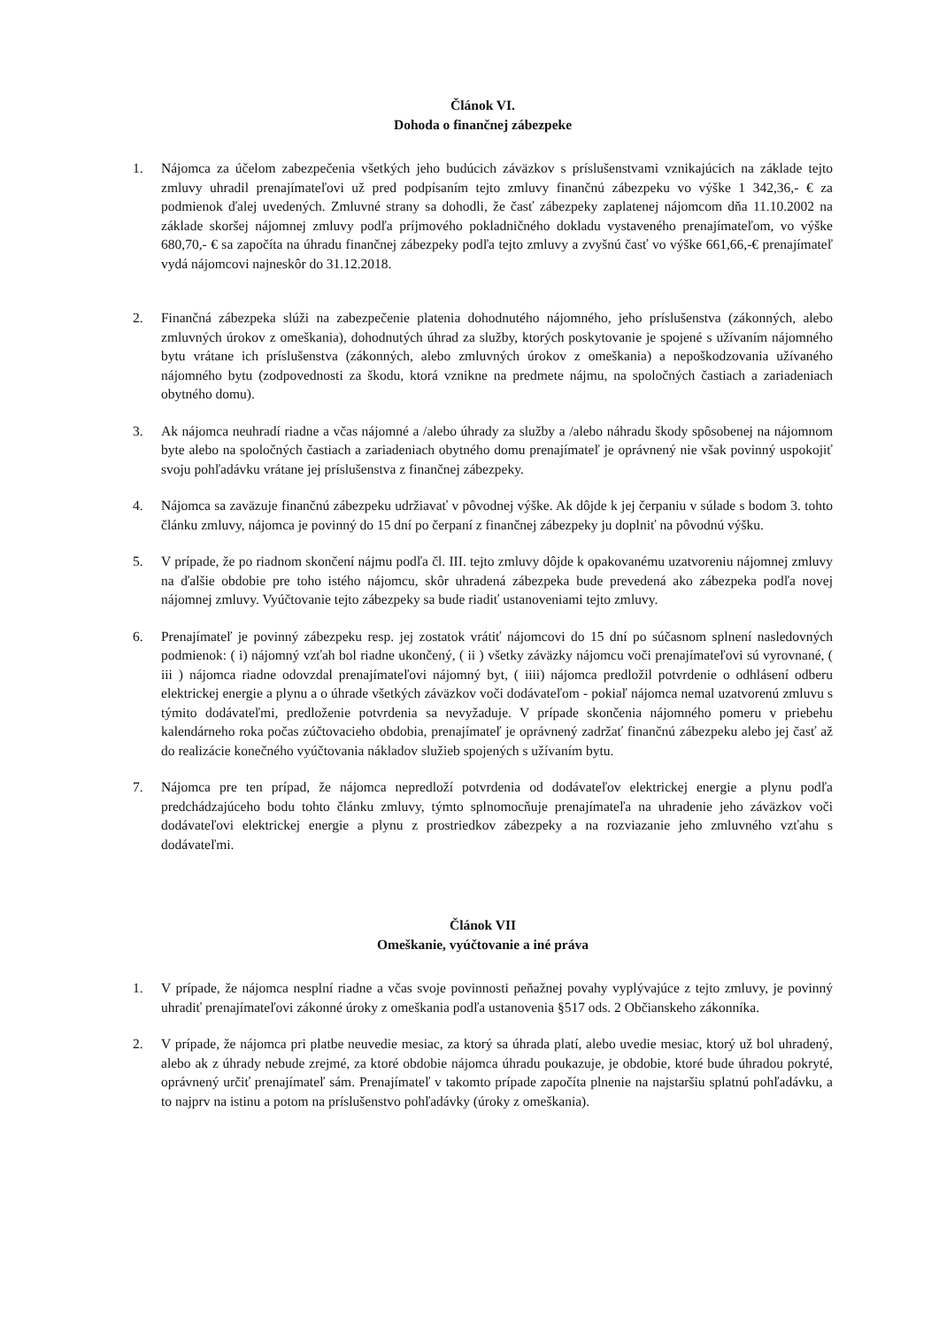Článok VI.
Dohoda o finančnej zábezpeke
1. Nájomca za účelom zabezpečenia všetkých jeho budúcich záväzkov s príslušenstvami vznikajúcich na základe tejto zmluvy uhradil prenajímateľovi už pred podpísaním tejto zmluvy finančnú zábezpeku vo výške 1 342,36,- € za podmienok ďalej uvedených. Zmluvné strany sa dohodli, že časť zábezpeky zaplatenej nájomcom dňa 11.10.2002 na základe skoršej nájomnej zmluvy podľa príjmového pokladničného dokladu vystaveného prenajímateľom, vo výške 680,70,- € sa započíta na úhradu finančnej zábezpeky podľa tejto zmluvy a zvyšnú časť vo výške 661,66,-€ prenajímateľ vydá nájomcovi najneskôr do 31.12.2018.
2. Finančná zábezpeka slúži na zabezpečenie platenia dohodnutého nájomného, jeho príslušenstva (zákonných, alebo zmluvných úrokov z omeškania), dohodnutých úhrad za služby, ktorých poskytovanie je spojené s užívaním nájomného bytu vrátane ich príslušenstva (zákonných, alebo zmluvných úrokov z omeškania) a nepoškodzovania užívaného nájomného bytu (zodpovednosti za škodu, ktorá vznikne na predmete nájmu, na spoločných častiach a zariadeniach obytného domu).
3. Ak nájomca neuhradí riadne a včas nájomné a /alebo úhrady za služby a /alebo náhradu škody spôsobenej na nájomnom byte alebo na spoločných častiach a zariadeniach obytného domu prenajímateľ je oprávnený nie však povinný uspokojiť svoju pohľadávku vrátane jej príslušenstva z finančnej zábezpeky.
4. Nájomca sa zaväzuje finančnú zábezpeku udržiavať v pôvodnej výške. Ak dôjde k jej čerpaniu v súlade s bodom 3. tohto článku zmluvy, nájomca je povinný do 15 dní po čerpaní z finančnej zábezpeky ju doplniť na pôvodnú výšku.
5. V prípade, že po riadnom skončení nájmu podľa čl. III. tejto zmluvy dôjde k opakovanému uzatvoreniu nájomnej zmluvy na ďalšie obdobie pre toho istého nájomcu, skôr uhradená zábezpeka bude prevedená ako zábezpeka podľa novej nájomnej zmluvy. Vyúčtovanie tejto zábezpeky sa bude riadiť ustanoveniami tejto zmluvy.
6. Prenajímateľ je povinný zábezpeku resp. jej zostatok vrátiť nájomcovi do 15 dní po súčasnom splnení nasledovných podmienok: ( i) nájomný vzťah bol riadne ukončený, ( ii ) všetky záväzky nájomcu voči prenajímateľovi sú vyrovnané, ( iii ) nájomca riadne odovzdal prenajímateľovi nájomný byt, ( iiii) nájomca predložil potvrdenie o odhlásení odberu elektrickej energie a plynu a o úhrade všetkých záväzkov voči dodávateľom - pokiaľ nájomca nemal uzatvorenú zmluvu s týmito dodávateľmi, predloženie potvrdenia sa nevyžaduje. V prípade skončenia nájomného pomeru v priebehu kalendárneho roka počas zúčtovacieho obdobia, prenajímateľ je oprávnený zadržať finančnú zábezpeku alebo jej časť až do realizácie konečného vyúčtovania nákladov služieb spojených s užívaním bytu.
7. Nájomca pre ten prípad, že nájomca nepredloží potvrdenia od dodávateľov elektrickej energie a plynu podľa predchádzajúceho bodu tohto článku zmluvy, týmto splnomocňuje prenajímateľa na uhradenie jeho záväzkov voči dodávateľovi elektrickej energie a plynu z prostriedkov zábezpeky a na rozviazanie jeho zmluvného vzťahu s dodávateľmi.
Článok VII
Omeškanie, vyúčtovanie a iné práva
1. V prípade, že nájomca nesplní riadne a včas svoje povinnosti peňažnej povahy vyplývajúce z tejto zmluvy, je povinný uhradiť prenajímateľovi zákonné úroky z omeškania podľa ustanovenia §517 ods. 2 Občianskeho zákonníka.
2. V prípade, že nájomca pri platbe neuvedie mesiac, za ktorý sa úhrada platí, alebo uvedie mesiac, ktorý už bol uhradený, alebo ak z úhrady nebude zrejmé, za ktoré obdobie nájomca úhradu poukazuje, je obdobie, ktoré bude úhradou pokryté, oprávnený určiť prenajímateľ sám. Prenajímateľ v takomto prípade započíta plnenie na najstaršiu splatnú pohľadávku, a to najprv na istinu a potom na príslušenstvo pohľadávky (úroky z omeškania).